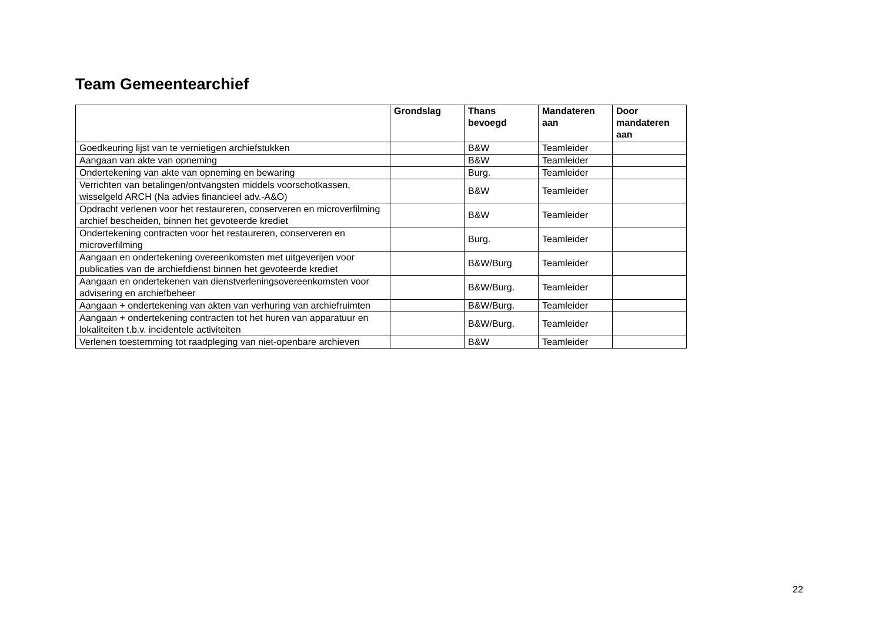Team Gemeentearchief
| | Grondslag | Thans bevoegd | Mandateren aan | Door mandateren aan |
| --- | --- | --- | --- | --- |
| Goedkeuring lijst van te vernietigen archiefstukken | | B&W | Teamleider | |
| Aangaan van akte van opneming | | B&W | Teamleider | |
| Ondertekening van akte van opneming en bewaring | | Burg. | Teamleider | |
| Verrichten van betalingen/ontvangsten middels voorschotkassen, wisselgeld ARCH (Na advies financieel adv.-A&O) | | B&W | Teamleider | |
| Opdracht verlenen voor het restaureren, conserveren en microverfilming archief bescheiden, binnen het gevoteerde krediet | | B&W | Teamleider | |
| Ondertekening contracten voor het restaureren, conserveren en microverfilming | | Burg. | Teamleider | |
| Aangaan en ondertekening overeenkomsten met uitgeverijen voor publicaties van de archiefdienst binnen het gevoteerde krediet | | B&W/Burg | Teamleider | |
| Aangaan en ondertekenen van dienstverleningsovereenkomsten voor advisering en archiefbeheer | | B&W/Burg. | Teamleider | |
| Aangaan + ondertekening van akten van verhuring van archiefruimten | | B&W/Burg. | Teamleider | |
| Aangaan + ondertekening contracten tot het huren van apparatuur en lokaliteiten t.b.v. incidentele activiteiten | | B&W/Burg. | Teamleider | |
| Verlenen toestemming tot raadpleging van niet-openbare archieven | | B&W | Teamleider | |
22